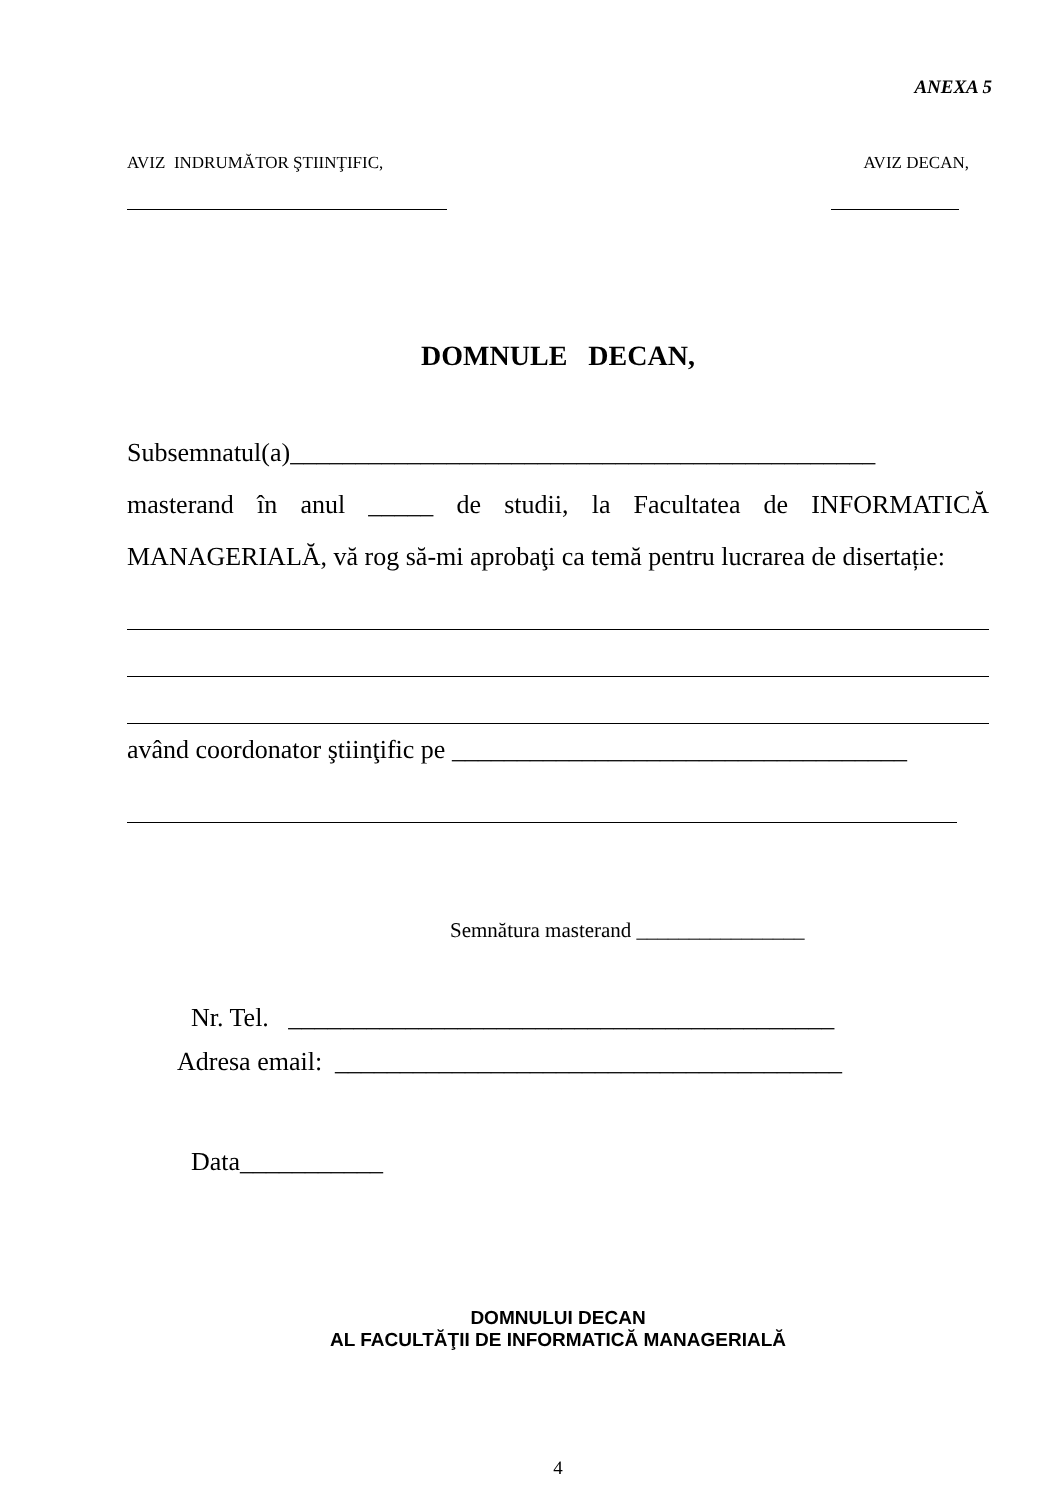ANEXA 5
AVIZ INDRUMĂTOR ŞTIINŢIFIC, AVIZ DECAN,
DOMNULE DECAN,
Subsemnatul(a)_____________________________________________
masterand în anul _____ de studii, la Facultatea de INFORMATICĂ MANAGERIALĂ, vă rog să-mi aprobaţi ca temă pentru lucrarea de disertație:
având coordonator ştiinţific pe ___________________________________
Semnătura masterand ________________
Nr. Tel. __________________________________________
Adresa email: _______________________________________
Data___________
DOMNULUI DECAN
AL FACULTĂŢII DE INFORMATICĂ MANAGERIALĂ
4